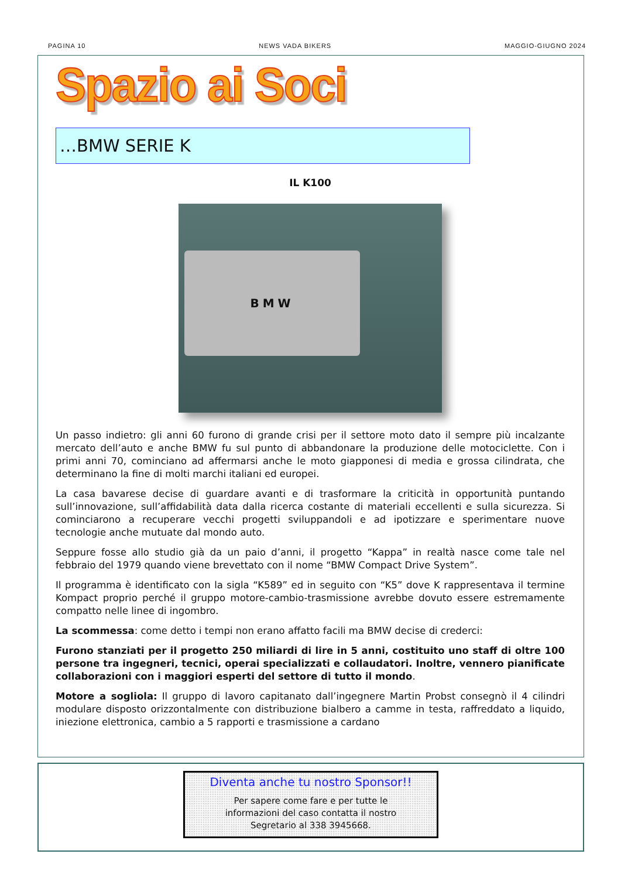PAGINA 10 NEWS VADA BIKERS MAGGIO-GIUGNO 2024
Spazio ai Soci
…BMW SERIE K
IL K100
BMW
Un passo indietro: gli anni 60 furono di grande crisi per il settore moto dato il sempre più incalzante mercato dell’auto e anche BMW fu sul punto di abbandonare la produzione delle motociclette. Con i primi anni 70, cominciano ad affermarsi anche le moto giapponesi di media e grossa cilindrata, che determinano la fine di molti marchi italiani ed europei.
La casa bavarese decise di guardare avanti e di trasformare la criticità in opportunità puntando sull’innovazione, sull’affidabilità data dalla ricerca costante di materiali eccellenti e sulla sicurezza. Si cominciarono a recuperare vecchi progetti sviluppandoli e ad ipotizzare e sperimentare nuove tecnologie anche mutuate dal mondo auto.
Seppure fosse allo studio già da un paio d’anni, il progetto “Kappa” in realtà nasce come tale nel febbraio del 1979 quando viene brevettato con il nome “BMW Compact Drive System”.
Il programma è identificato con la sigla “K589” ed in seguito con “K5” dove K rappresentava il termine Kompact proprio perché il gruppo motore-cambio-trasmissione avrebbe dovuto essere estremamente compatto nelle linee di ingombro.
La scommessa: come detto i tempi non erano affatto facili ma BMW decise di crederci:
Furono stanziati per il progetto 250 miliardi di lire in 5 anni, costituito uno staff di oltre 100 persone tra ingegneri, tecnici, operai specializzati e collaudatori. Inoltre, vennero pianificate collaborazioni con i maggiori esperti del settore di tutto il mondo.
Motore a sogliola: Il gruppo di lavoro capitanato dall’ingegnere Martin Probst consegnò il 4 cilindri modulare disposto orizzontalmente con distribuzione bialbero a camme in testa, raffreddato a liquido, iniezione elettronica, cambio a 5 rapporti e trasmissione a cardano
Diventa anche tu nostro Sponsor!!
Per sapere come fare e per tutte le
informazioni del caso contatta il nostro
Segretario al 338 3945668.